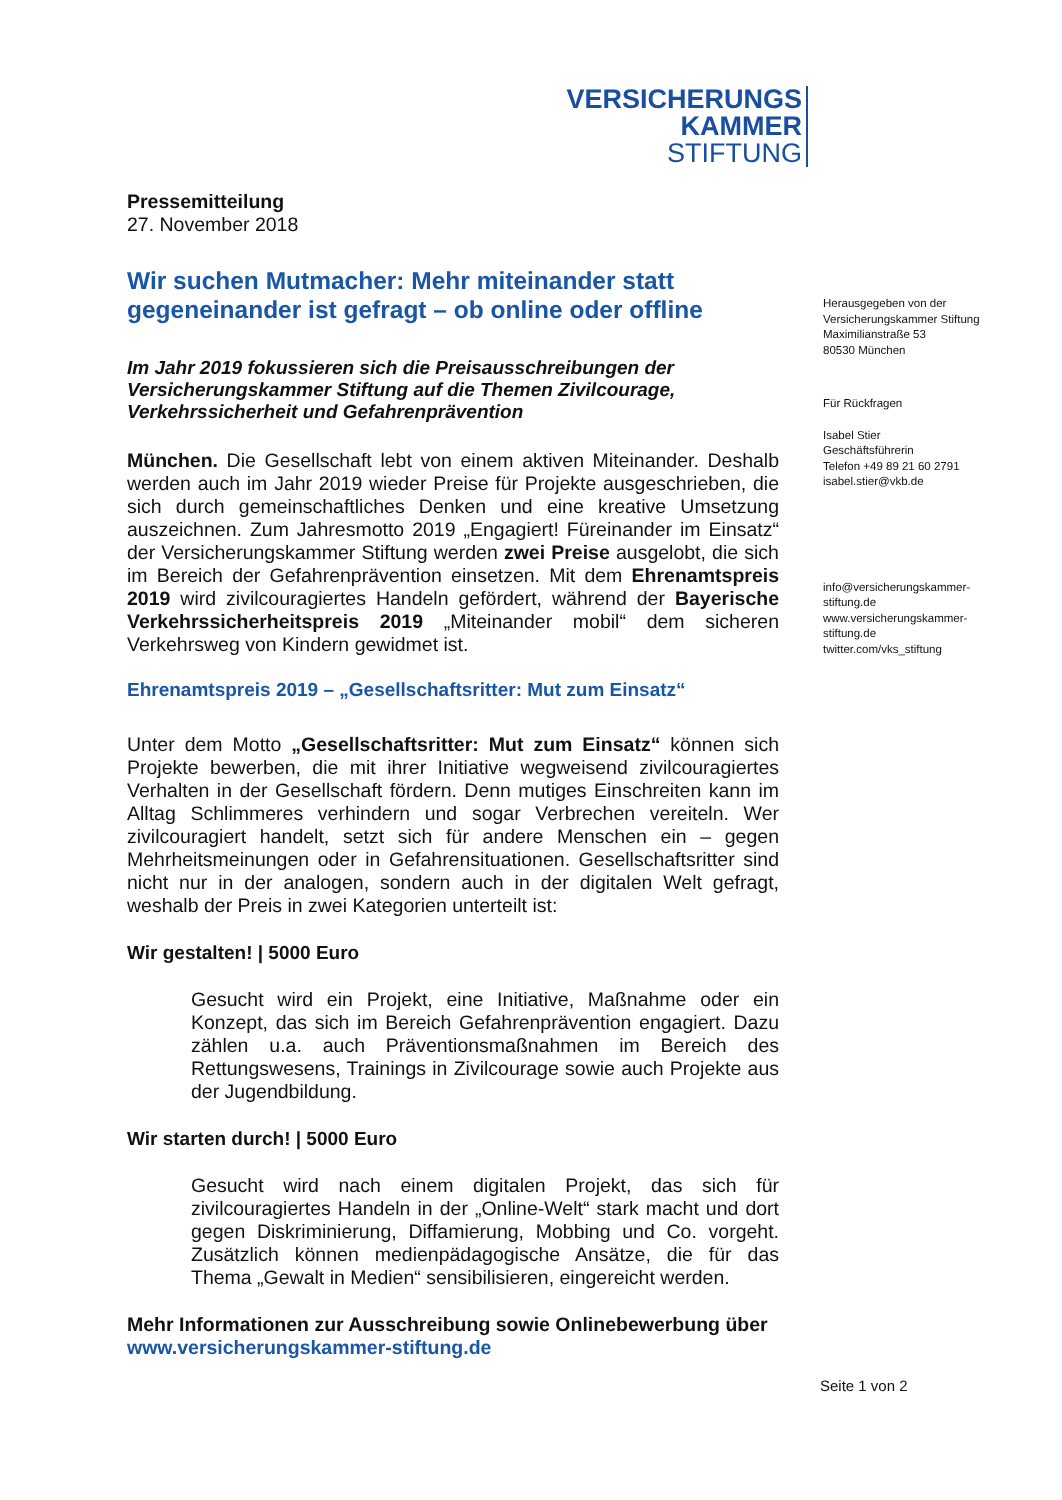VERSICHERUNGS
KAMMER
STIFTUNG
Pressemitteilung
27. November 2018
Wir suchen Mutmacher: Mehr miteinander statt gegeneinander ist gefragt – ob online oder offline
Im Jahr 2019 fokussieren sich die Preisausschreibungen der Versicherungskammer Stiftung auf die Themen Zivilcourage, Verkehrssicherheit und Gefahrenprävention
München. Die Gesellschaft lebt von einem aktiven Miteinander. Deshalb werden auch im Jahr 2019 wieder Preise für Projekte ausgeschrieben, die sich durch gemeinschaftliches Denken und eine kreative Umsetzung auszeichnen. Zum Jahresmotto 2019 „Engagiert! Füreinander im Einsatz“ der Versicherungskammer Stiftung werden zwei Preise ausgelobt, die sich im Bereich der Gefahrenprävention einsetzen. Mit dem Ehrenamtspreis 2019 wird zivilcouragiertes Handeln gefördert, während der Bayerische Verkehrssicherheitspreis 2019 „Miteinander mobil“ dem sicheren Verkehrsweg von Kindern gewidmet ist.
Ehrenamtspreis 2019 – „Gesellschaftsritter: Mut zum Einsatz“
Unter dem Motto „Gesellschaftsritter: Mut zum Einsatz“ können sich Projekte bewerben, die mit ihrer Initiative wegweisend zivilcouragiertes Verhalten in der Gesellschaft fördern. Denn mutiges Einschreiten kann im Alltag Schlimmeres verhindern und sogar Verbrechen vereiteln. Wer zivilcouragiert handelt, setzt sich für andere Menschen ein – gegen Mehrheitsmeinungen oder in Gefahrensituationen. Gesellschaftsritter sind nicht nur in der analogen, sondern auch in der digitalen Welt gefragt, weshalb der Preis in zwei Kategorien unterteilt ist:
Wir gestalten! | 5000 Euro
Gesucht wird ein Projekt, eine Initiative, Maßnahme oder ein Konzept, das sich im Bereich Gefahrenprävention engagiert. Dazu zählen u.a. auch Präventionsmaßnahmen im Bereich des Rettungswesens, Trainings in Zivilcourage sowie auch Projekte aus der Jugendbildung.
Wir starten durch! | 5000 Euro
Gesucht wird nach einem digitalen Projekt, das sich für zivilcouragiertes Handeln in der „Online-Welt“ stark macht und dort gegen Diskriminierung, Diffamierung, Mobbing und Co. vorgeht. Zusätzlich können medienpädagogische Ansätze, die für das Thema „Gewalt in Medien“ sensibilisieren, eingereicht werden.
Mehr Informationen zur Ausschreibung sowie Onlinebewerbung über
www.versicherungskammer-stiftung.de
Herausgegeben von der
Versicherungskammer Stiftung
Maximilianstraße 53
80530 München
Für Rückfragen
Isabel Stier
Geschäftsführerin
Telefon +49 89 21 60 2791
isabel.stier@vkb.de
info@versicherungskammer-
stiftung.de
www.versicherungskammer-
stiftung.de
twitter.com/vks_stiftung
Seite 1 von 2